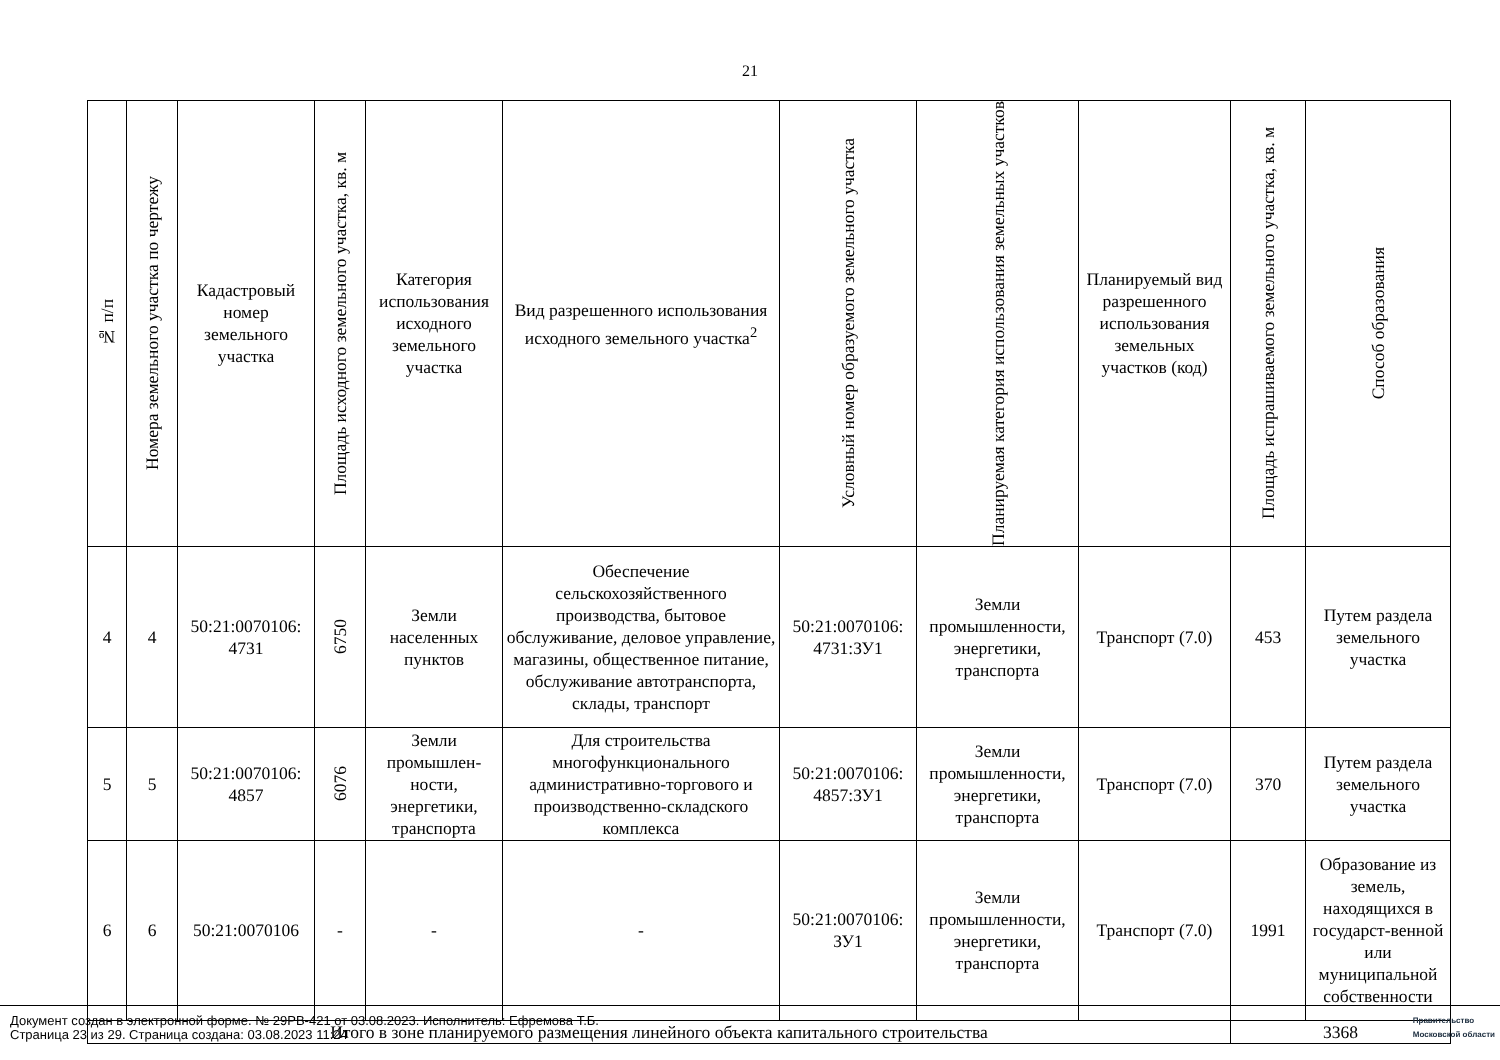21
| № п/п | Номера земельного участка по чертежу | Кадастровый номер земельного участка | Площадь исходного земельного участка, кв. м | Категория использования исходного земельного участка | Вид разрешенного использования исходного земельного участка<sup>2</sup> | Условный номер образуемого земельного участка | Планируемая категория использования земельных участков | Планируемый вид разрешенного использования земельных участков (код) | Площадь испрашиваемого земельного участка, кв. м | Способ образования |
| --- | --- | --- | --- | --- | --- | --- | --- | --- | --- | --- |
| 4 | 4 | 50:21:0070106: 4731 | 6750 | Земли населенных пунктов | Обеспечение сельскохозяйственного производства, бытовое обслуживание, деловое управление, магазины, общественное питание, обслуживание автотранспорта, склады, транспорт | 50:21:0070106: 4731:ЗУ1 | Земли промышленности, энергетики, транспорта | Транспорт (7.0) | 453 | Путем раздела земельного участка |
| 5 | 5 | 50:21:0070106: 4857 | 6076 | Земли промышлен-ности, энергетики, транспорта | Для строительства многофункционального административно-торгового и производственно-складского комплекса | 50:21:0070106: 4857:ЗУ1 | Земли промышленности, энергетики, транспорта | Транспорт (7.0) | 370 | Путем раздела земельного участка |
| 6 | 6 | 50:21:0070106 | - | - | - | 50:21:0070106: ЗУ1 | Земли промышленности, энергетики, транспорта | Транспорт (7.0) | 1991 | Образование из земель, находящихся в государст-венной или муниципальной собственности |
| Итого в зоне планируемого размещения линейного объекта капитального строительства | | | | | | | | | 3368 | |
Документ создан в электронной форме. № 29РВ-421 от 03.08.2023. Исполнитель: Ефремова Т.Б.
Страница 23 из 29. Страница создана: 03.08.2023 11:24
Правительство
Московской области